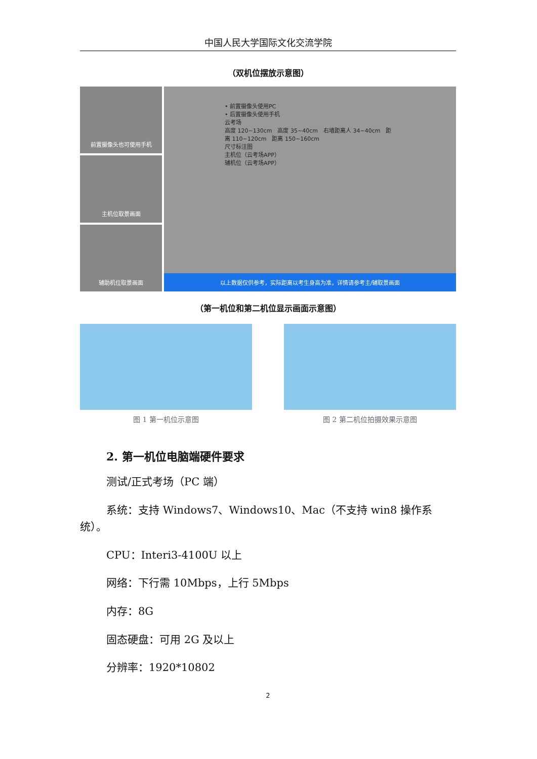中国人民大学国际文化交流学院
（双机位摆放示意图）
前置摄像头也可使用手机
主机位取景画面
辅助机位取景画面
• 前置摄像头使用PC
• 后置摄像头使用手机
云考场
高度 120~130cm　高度 35~40cm　右墙距离人 34~40cm　距离 110~120cm　距离 150~160cm
尺寸标注图
主机位（云考场APP）
辅机位（云考场APP）
以上数据仅供参考，实际距离以考生身高为准，详情请参考主/辅取景画面
（第一机位和第二机位显示画面示意图）
图 1 第一机位示意图 图 2 第二机位拍摄效果示意图
2. 第一机位电脑端硬件要求
测试/正式考场（PC 端）
系统：支持 Windows7、Windows10、Mac（不支持 win8 操作系统）。
CPU：Interi3-4100U 以上
网络：下行需 10Mbps，上行 5Mbps
内存：8G
固态硬盘：可用 2G 及以上
分辨率：1920*10802
2